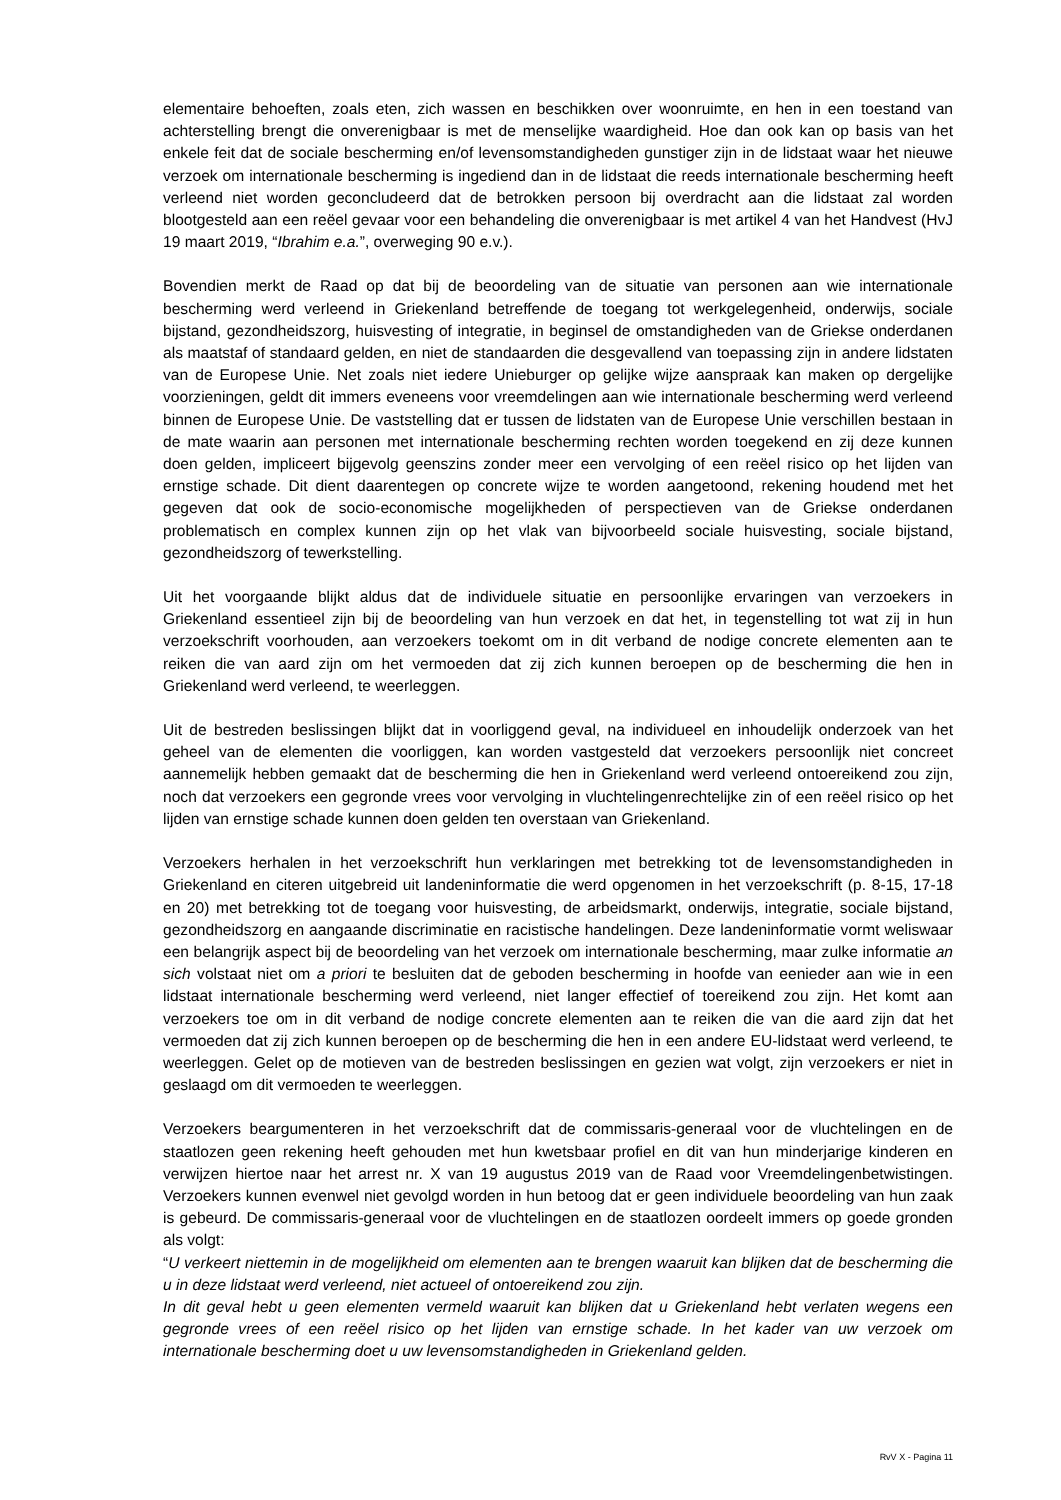elementaire behoeften, zoals eten, zich wassen en beschikken over woonruimte, en hen in een toestand van achterstelling brengt die onverenigbaar is met de menselijke waardigheid. Hoe dan ook kan op basis van het enkele feit dat de sociale bescherming en/of levensomstandigheden gunstiger zijn in de lidstaat waar het nieuwe verzoek om internationale bescherming is ingediend dan in de lidstaat die reeds internationale bescherming heeft verleend niet worden geconcludeerd dat de betrokken persoon bij overdracht aan die lidstaat zal worden blootgesteld aan een reëel gevaar voor een behandeling die onverenigbaar is met artikel 4 van het Handvest (HvJ 19 maart 2019, “Ibrahim e.a.”, overweging 90 e.v.).
Bovendien merkt de Raad op dat bij de beoordeling van de situatie van personen aan wie internationale bescherming werd verleend in Griekenland betreffende de toegang tot werkgelegenheid, onderwijs, sociale bijstand, gezondheidszorg, huisvesting of integratie, in beginsel de omstandigheden van de Griekse onderdanen als maatstaf of standaard gelden, en niet de standaarden die desgevallend van toepassing zijn in andere lidstaten van de Europese Unie. Net zoals niet iedere Unieburger op gelijke wijze aanspraak kan maken op dergelijke voorzieningen, geldt dit immers eveneens voor vreemdelingen aan wie internationale bescherming werd verleend binnen de Europese Unie. De vaststelling dat er tussen de lidstaten van de Europese Unie verschillen bestaan in de mate waarin aan personen met internationale bescherming rechten worden toegekend en zij deze kunnen doen gelden, impliceert bijgevolg geenszins zonder meer een vervolging of een reëel risico op het lijden van ernstige schade. Dit dient daarentegen op concrete wijze te worden aangetoond, rekening houdend met het gegeven dat ook de socio-economische mogelijkheden of perspectieven van de Griekse onderdanen problematisch en complex kunnen zijn op het vlak van bijvoorbeeld sociale huisvesting, sociale bijstand, gezondheidszorg of tewerkstelling.
Uit het voorgaande blijkt aldus dat de individuele situatie en persoonlijke ervaringen van verzoekers in Griekenland essentieel zijn bij de beoordeling van hun verzoek en dat het, in tegenstelling tot wat zij in hun verzoekschrift voorhouden, aan verzoekers toekomt om in dit verband de nodige concrete elementen aan te reiken die van aard zijn om het vermoeden dat zij zich kunnen beroepen op de bescherming die hen in Griekenland werd verleend, te weerleggen.
Uit de bestreden beslissingen blijkt dat in voorliggend geval, na individueel en inhoudelijk onderzoek van het geheel van de elementen die voorliggen, kan worden vastgesteld dat verzoekers persoonlijk niet concreet aannemelijk hebben gemaakt dat de bescherming die hen in Griekenland werd verleend ontoereikend zou zijn, noch dat verzoekers een gegronde vrees voor vervolging in vluchtelingenrechtelijke zin of een reëel risico op het lijden van ernstige schade kunnen doen gelden ten overstaan van Griekenland.
Verzoekers herhalen in het verzoekschrift hun verklaringen met betrekking tot de levensomstandigheden in Griekenland en citeren uitgebreid uit landeninformatie die werd opgenomen in het verzoekschrift (p. 8-15, 17-18 en 20) met betrekking tot de toegang voor huisvesting, de arbeidsmarkt, onderwijs, integratie, sociale bijstand, gezondheidszorg en aangaande discriminatie en racistische handelingen. Deze landeninformatie vormt weliswaar een belangrijk aspect bij de beoordeling van het verzoek om internationale bescherming, maar zulke informatie an sich volstaat niet om a priori te besluiten dat de geboden bescherming in hoofde van eenieder aan wie in een lidstaat internationale bescherming werd verleend, niet langer effectief of toereikend zou zijn. Het komt aan verzoekers toe om in dit verband de nodige concrete elementen aan te reiken die van die aard zijn dat het vermoeden dat zij zich kunnen beroepen op de bescherming die hen in een andere EU-lidstaat werd verleend, te weerleggen. Gelet op de motieven van de bestreden beslissingen en gezien wat volgt, zijn verzoekers er niet in geslaagd om dit vermoeden te weerleggen.
Verzoekers beargumenteren in het verzoekschrift dat de commissaris-generaal voor de vluchtelingen en de staatlozen geen rekening heeft gehouden met hun kwetsbaar profiel en dit van hun minderjarige kinderen en verwijzen hiertoe naar het arrest nr. X van 19 augustus 2019 van de Raad voor Vreemdelingenbetwistingen. Verzoekers kunnen evenwel niet gevolgd worden in hun betoog dat er geen individuele beoordeling van hun zaak is gebeurd. De commissaris-generaal voor de vluchtelingen en de staatlozen oordeelt immers op goede gronden als volgt:
“U verkeert niettemin in de mogelijkheid om elementen aan te brengen waaruit kan blijken dat de bescherming die u in deze lidstaat werd verleend, niet actueel of ontoereikend zou zijn.
In dit geval hebt u geen elementen vermeld waaruit kan blijken dat u Griekenland hebt verlaten wegens een gegronde vrees of een reëel risico op het lijden van ernstige schade. In het kader van uw verzoek om internationale bescherming doet u uw levensomstandigheden in Griekenland gelden.
RvV X - Pagina 11